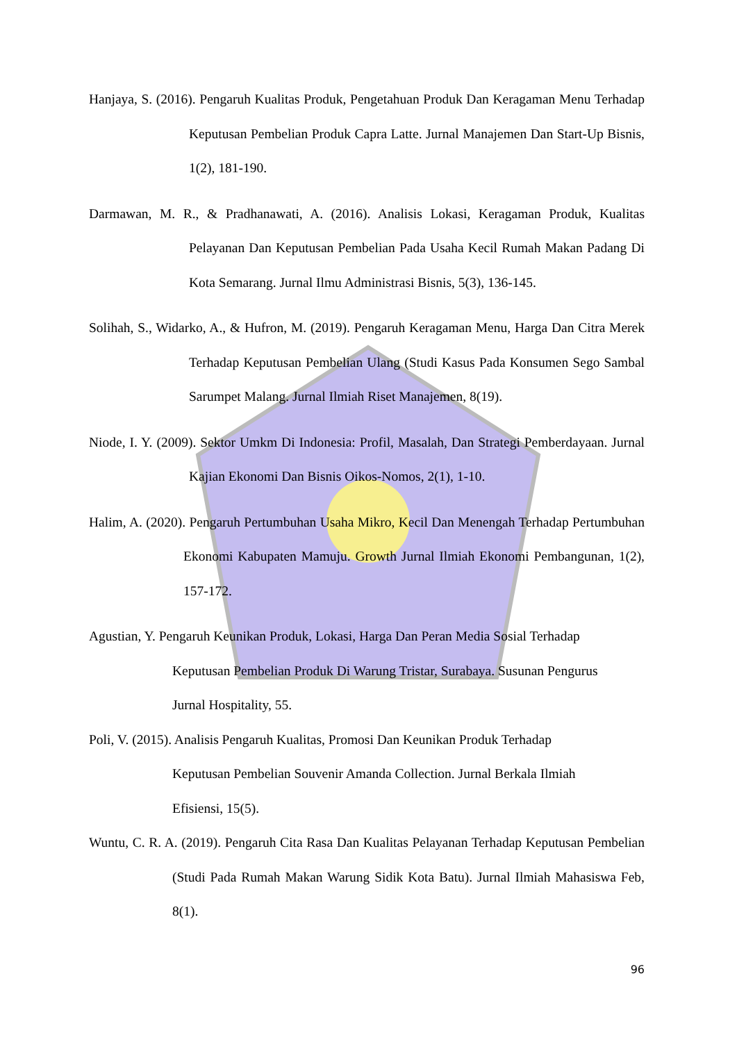Hanjaya, S. (2016). Pengaruh Kualitas Produk, Pengetahuan Produk Dan Keragaman Menu Terhadap Keputusan Pembelian Produk Capra Latte. Jurnal Manajemen Dan Start-Up Bisnis, 1(2), 181-190.
Darmawan, M. R., & Pradhanawati, A. (2016). Analisis Lokasi, Keragaman Produk, Kualitas Pelayanan Dan Keputusan Pembelian Pada Usaha Kecil Rumah Makan Padang Di Kota Semarang. Jurnal Ilmu Administrasi Bisnis, 5(3), 136-145.
Solihah, S., Widarko, A., & Hufron, M. (2019). Pengaruh Keragaman Menu, Harga Dan Citra Merek Terhadap Keputusan Pembelian Ulang (Studi Kasus Pada Konsumen Sego Sambal Sarumpet Malang. Jurnal Ilmiah Riset Manajemen, 8(19).
Niode, I. Y. (2009). Sektor Umkm Di Indonesia: Profil, Masalah, Dan Strategi Pemberdayaan. Jurnal Kajian Ekonomi Dan Bisnis Oikos-Nomos, 2(1), 1-10.
Halim, A. (2020). Pengaruh Pertumbuhan Usaha Mikro, Kecil Dan Menengah Terhadap Pertumbuhan Ekonomi Kabupaten Mamuju. Growth Jurnal Ilmiah Ekonomi Pembangunan, 1(2), 157-172.
Agustian, Y. Pengaruh Keunikan Produk, Lokasi, Harga Dan Peran Media Sosial Terhadap
Keputusan Pembelian Produk Di Warung Tristar, Surabaya. Susunan Pengurus
Jurnal Hospitality, 55.
Poli, V. (2015). Analisis Pengaruh Kualitas, Promosi Dan Keunikan Produk Terhadap
Keputusan Pembelian Souvenir Amanda Collection. Jurnal Berkala Ilmiah
Efisiensi, 15(5).
Wuntu, C. R. A. (2019). Pengaruh Cita Rasa Dan Kualitas Pelayanan Terhadap Keputusan Pembelian (Studi Pada Rumah Makan Warung Sidik Kota Batu). Jurnal Ilmiah Mahasiswa Feb, 8(1).
96